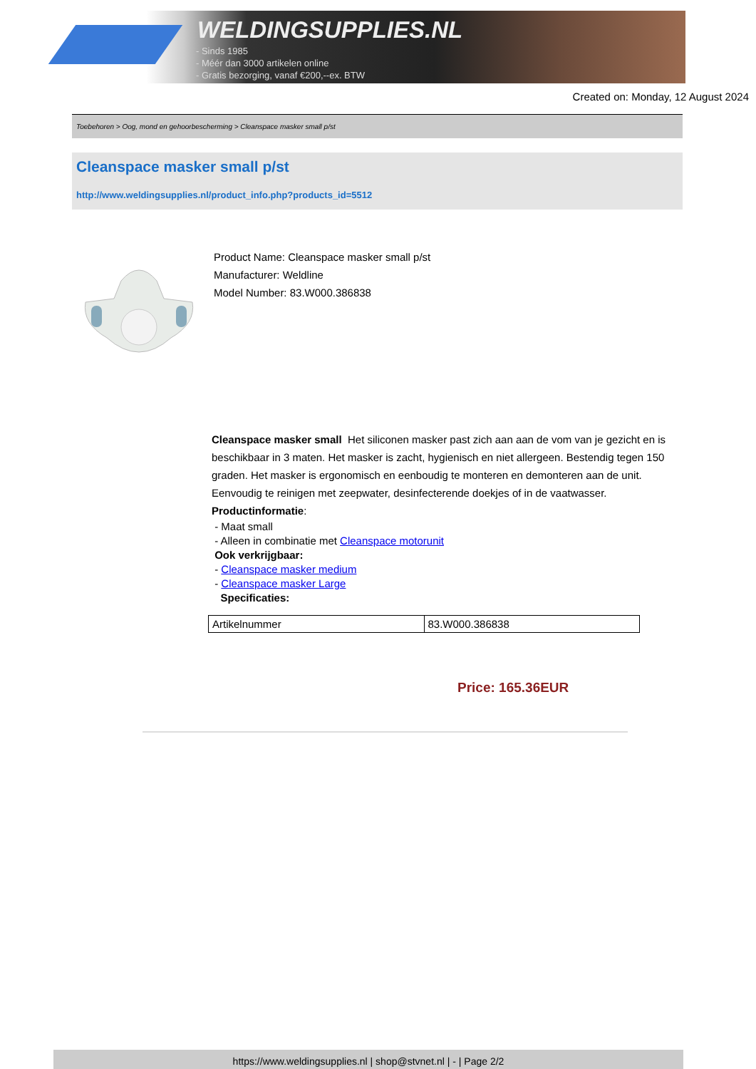WELDINGSUPPLIES.NL
- Sinds 1985
- Méér dan 3000 artikelen online
- Gratis bezorging, vanaf €200,--ex. BTW
Created on: Monday, 12 August 2024
Toebehoren > Oog, mond en gehoorbescherming > Cleanspace masker small p/st
Cleanspace masker small p/st
http://www.weldingsupplies.nl/product_info.php?products_id=5512
Product Name: Cleanspace masker small p/st
Manufacturer: Weldline
Model Number: 83.W000.386838
Cleanspace masker small Het siliconen masker past zich aan aan de vom van je gezicht en is beschikbaar in 3 maten. Het masker is zacht, hygienisch en niet allergeen. Bestendig tegen 150 graden. Het masker is ergonomisch en eenboudig te monteren en demonteren aan de unit. Eenvoudig te reinigen met zeepwater, desinfecterende doekjes of in de vaatwasser. Productinformatie:
- Maat small
- Alleen in combinatie met Cleanspace motorunit
Ook verkrijgbaar:
- Cleanspace masker medium
- Cleanspace masker Large
Specificaties:
| Artikelnummer | 83.W000.386838 |
Price: 165.36EUR
https://www.weldingsupplies.nl | shop@stvnet.nl | - | Page 2/2